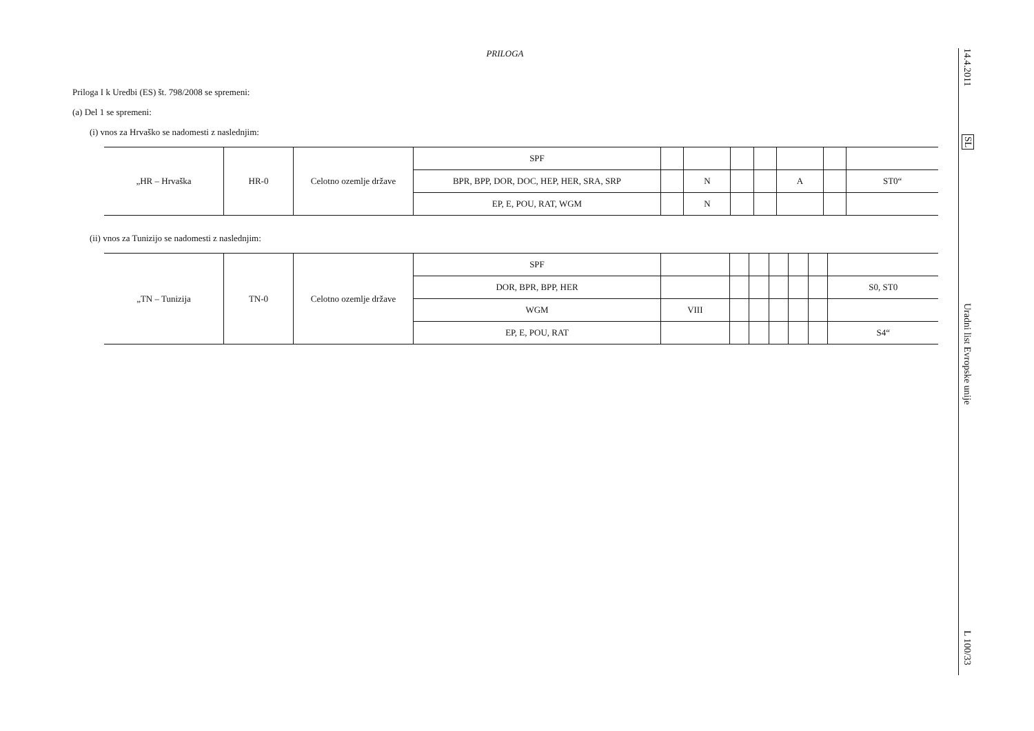PRILOGA
Priloga I k Uredbi (ES) št. 798/2008 se spremeni:
(a) Del 1 se spremeni:
(i) vnos za Hrvaško se nadomesti z naslednjim:
| „HR – Hrvaška | HR-0 | Celotno ozemlje države | SPF | | | | | | | |
| | | | BPR, BPP, DOR, DOC, HEP, HER, SRA, SRP | | N | | | A | | ST0“ |
| | | | EP, E, POU, RAT, WGM | | N | | | | | |
(ii) vnos za Tunizijo se nadomesti z naslednjim:
| „TN – Tunizija | TN-0 | Celotno ozemlje države | SPF | | | | | | | |
| | | | DOR, BPR, BPP, HER | | | | | | | S0, ST0 |
| | | | WGM | VIII | | | | | | |
| | | | EP, E, POU, RAT | | | | | | | S4“ |
14.4.2011
SL
Uradni list Evropske unije
L 100/33